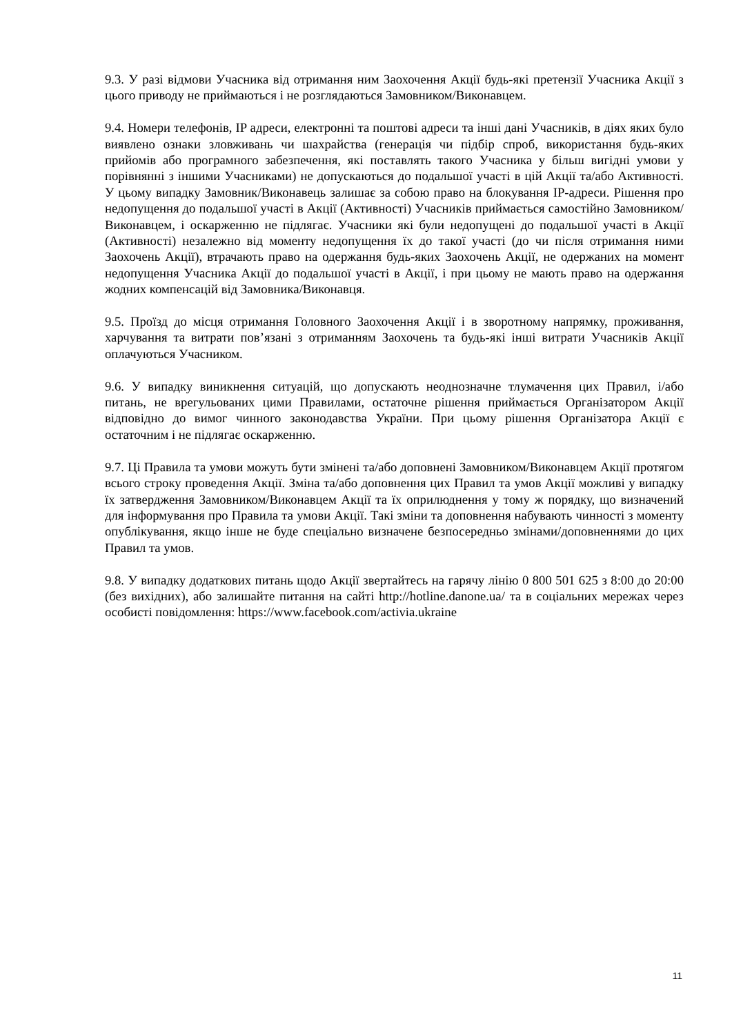9.3. У разі відмови Учасника від отримання ним Заохочення Акції будь-які претензії Учасника Акції з цього приводу не приймаються і не розглядаються Замовником/Виконавцем.
9.4. Номери телефонів, IP адреси, електронні та поштові адреси та інші дані Учасників, в діях яких було виявлено ознаки зловживань чи шахрайства (генерація чи підбір спроб, використання будь-яких прийомів або програмного забезпечення, які поставлять такого Учасника у більш вигідні умови у порівнянні з іншими Учасниками) не допускаються до подальшої участі в цій Акції та/або Активності. У цьому випадку Замовник/Виконавець залишає за собою право на блокування IP-адреси. Рішення про недопущення до подальшої участі в Акції (Активності) Учасників приймається самостійно Замовником/Виконавцем, і оскарженню не підлягає. Учасники які були недопущені до подальшої участі в Акції (Активності) незалежно від моменту недопущення їх до такої участі (до чи після отримання ними Заохочень Акції), втрачають право на одержання будь-яких Заохочень Акції, не одержаних на момент недопущення Учасника Акції до подальшої участі в Акції, і при цьому не мають право на одержання жодних компенсацій від Замовника/Виконавця.
9.5. Проїзд до місця отримання Головного Заохочення Акції і в зворотному напрямку, проживання, харчування та витрати пов’язані з отриманням Заохочень та будь-які інші витрати Учасників Акції оплачуються Учасником.
9.6. У випадку виникнення ситуацій, що допускають неоднозначне тлумачення цих Правил, і/або питань, не врегульованих цими Правилами, остаточне рішення приймається Організатором Акції відповідно до вимог чинного законодавства України. При цьому рішення Організатора Акції є остаточним і не підлягає оскарженню.
9.7. Ці Правила та умови можуть бути змінені та/або доповнені Замовником/Виконавцем Акції протягом всього строку проведення Акції. Зміна та/або доповнення цих Правил та умов Акції можливі у випадку їх затвердження Замовником/Виконавцем Акції та їх оприлюднення у тому ж порядку, що визначений для інформування про Правила та умови Акції. Такі зміни та доповнення набувають чинності з моменту опублікування, якщо інше не буде спеціально визначене безпосередньо змінами/доповненнями до цих Правил та умов.
9.8. У випадку додаткових питань щодо Акції звертайтесь на гарячу лінію 0 800 501 625 з 8:00 до 20:00 (без вихідних), або залишайте питання на сайті http://hotline.danone.ua/ та в соціальних мережах через особисті повідомлення: https://www.facebook.com/activia.ukraine
11